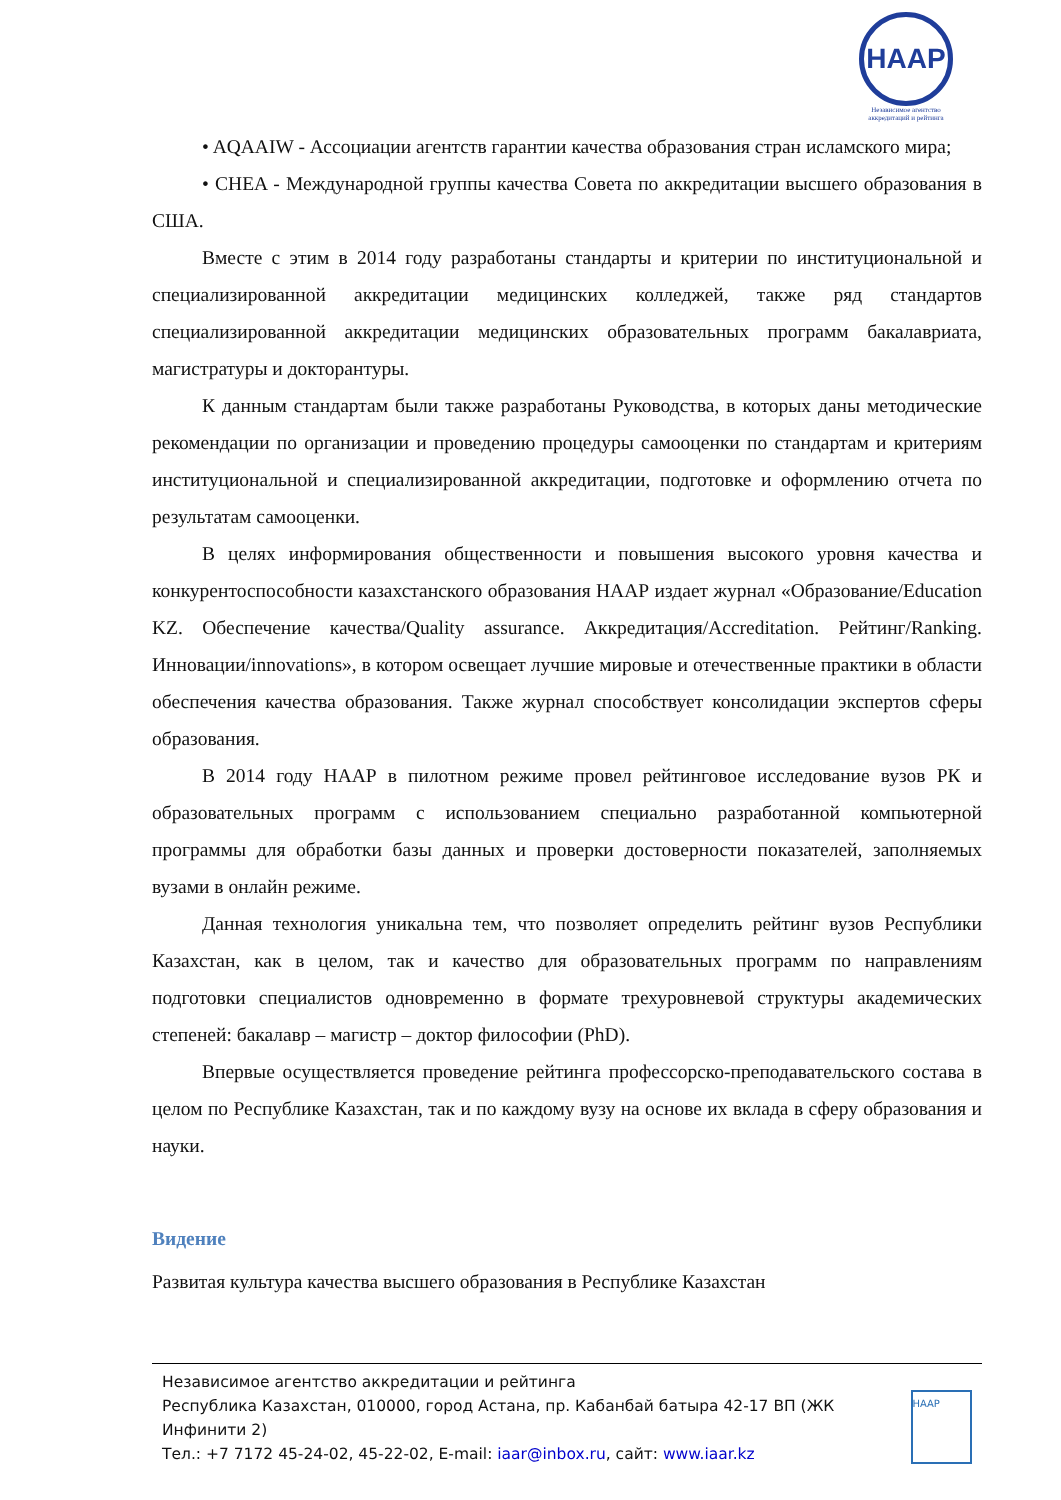НААР
Независимое агентство аккредитаций и рейтинга
• AQAAIW - Ассоциации агентств гарантии качества образования стран исламского мира;
• CHEA - Международной группы качества Совета по аккредитации высшего образования в США.
Вместе с этим в 2014 году разработаны стандарты и критерии по институциональной и специализированной аккредитации медицинских колледжей, также ряд стандартов специализированной аккредитации медицинских образовательных программ бакалавриата, магистратуры и докторантуры.
К данным стандартам были также разработаны Руководства, в которых даны методические рекомендации по организации и проведению процедуры самооценки по стандартам и критериям институциональной и специализированной аккредитации, подготовке и оформлению отчета по результатам самооценки.
В целях информирования общественности и повышения высокого уровня качества и конкурентоспособности казахстанского образования НААР издает журнал «Образование/Education KZ. Обеспечение качества/Quality assurance. Аккредитация/Accreditation. Рейтинг/Ranking. Инновации/innovations», в котором освещает лучшие мировые и отечественные практики в области обеспечения качества образования. Также журнал способствует консолидации экспертов сферы образования.
В 2014 году НААР в пилотном режиме провел рейтинговое исследование вузов РК и образовательных программ с использованием специально разработанной компьютерной программы для обработки базы данных и проверки достоверности показателей, заполняемых вузами в онлайн режиме.
Данная технология уникальна тем, что позволяет определить рейтинг вузов Республики Казахстан, как в целом, так и качество для образовательных программ по направлениям подготовки специалистов одновременно в формате трехуровневой структуры академических степеней: бакалавр – магистр – доктор философии (PhD).
Впервые осуществляется проведение рейтинга профессорско-преподавательского состава в целом по Республике Казахстан, так и по каждому вузу на основе их вклада в сферу образования и науки.
Видение
Развитая культура качества высшего образования в Республике Казахстан
Независимое агентство аккредитации и рейтинга
Республика Казахстан, 010000, город Астана, пр. Кабанбай батыра 42-17 ВП (ЖК Инфинити 2)
Тел.: +7 7172 45-24-02, 45-22-02, E-mail: iaar@inbox.ru, сайт: www.iaar.kz
НААР